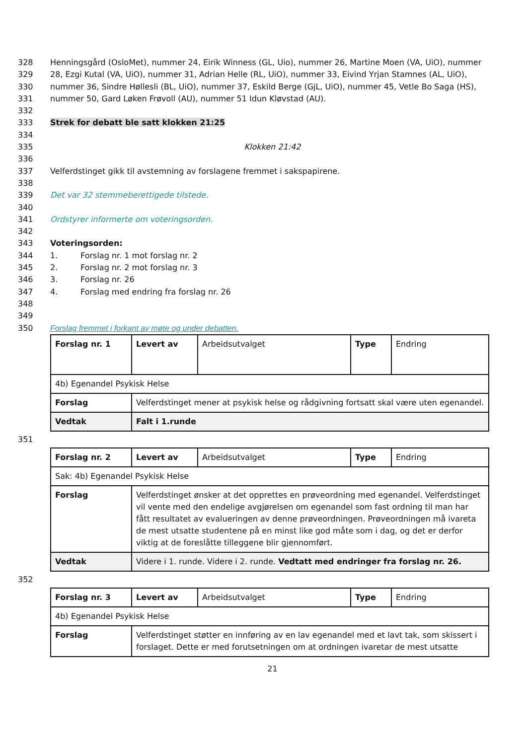328 Henningsgård (OsloMet), nummer 24, Eirik Winness (GL, Uio), nummer 26, Martine Moen (VA, UiO), nummer
329 28, Ezgi Kutal (VA, UiO), nummer 31, Adrian Helle (RL, UiO), nummer 33, Eivind Yrjan Stamnes (AL, UiO),
330 nummer 36, Sindre Høllesli (BL, UiO), nummer 37, Eskild Berge (GjL, UiO), nummer 45, Vetle Bo Saga (HS),
331 nummer 50, Gard Løken Frøvoll (AU), nummer 51 Idun Kløvstad (AU).
332
333 Strek for debatt ble satt klokken 21:25
334
335 Klokken 21:42
336
337 Velferdstinget gikk til avstemning av forslagene fremmet i sakspapirene.
338
339 Det var 32 stemmeberettigede tilstede.
340
341 Ordstyrer informerte om voteringsorden.
342
343 Voteringsorden:
344 1. Forslag nr. 1 mot forslag nr. 2
345 2. Forslag nr. 2 mot forslag nr. 3
346 3. Forslag nr. 26
347 4. Forslag med endring fra forslag nr. 26
348
349
350 Forslag fremmet i forkant av møte og under debatten.
| Forslag nr. 1 | Levert av | Arbeidsutvalget | Type | Endring |
| 4b) Egenandel Psykisk Helse | | | | |
| Forslag | Velferdstinget mener at psykisk helse og rådgivning fortsatt skal være uten egenandel. | | | |
| Vedtak | Falt i 1.runde | | | |
351
| Forslag nr. 2 | Levert av | Arbeidsutvalget | Type | Endring |
| Sak: 4b) Egenandel Psykisk Helse | | | | |
| Forslag | Velferdstinget ønsker at det opprettes en prøveordning med egenandel. Velferdstinget vil vente med den endelige avgjørelsen om egenandel som fast ordning til man har fått resultatet av evalueringen av denne prøveordningen. Prøveordningen må ivareta de mest utsatte studentene på en minst like god måte som i dag, og det er derfor viktig at de foreslåtte tilleggene blir gjennomført. | | | |
| Vedtak | Videre i 1. runde. Videre i 2. runde. Vedtatt med endringer fra forslag nr. 26. | | | |
352
| Forslag nr. 3 | Levert av | Arbeidsutvalget | Type | Endring |
| 4b) Egenandel Psykisk Helse | | | | |
| Forslag | Velferdstinget støtter en innføring av en lav egenandel med et lavt tak, som skissert i forslaget. Dette er med forutsetningen om at ordningen ivaretar de mest utsatte | | | |
21